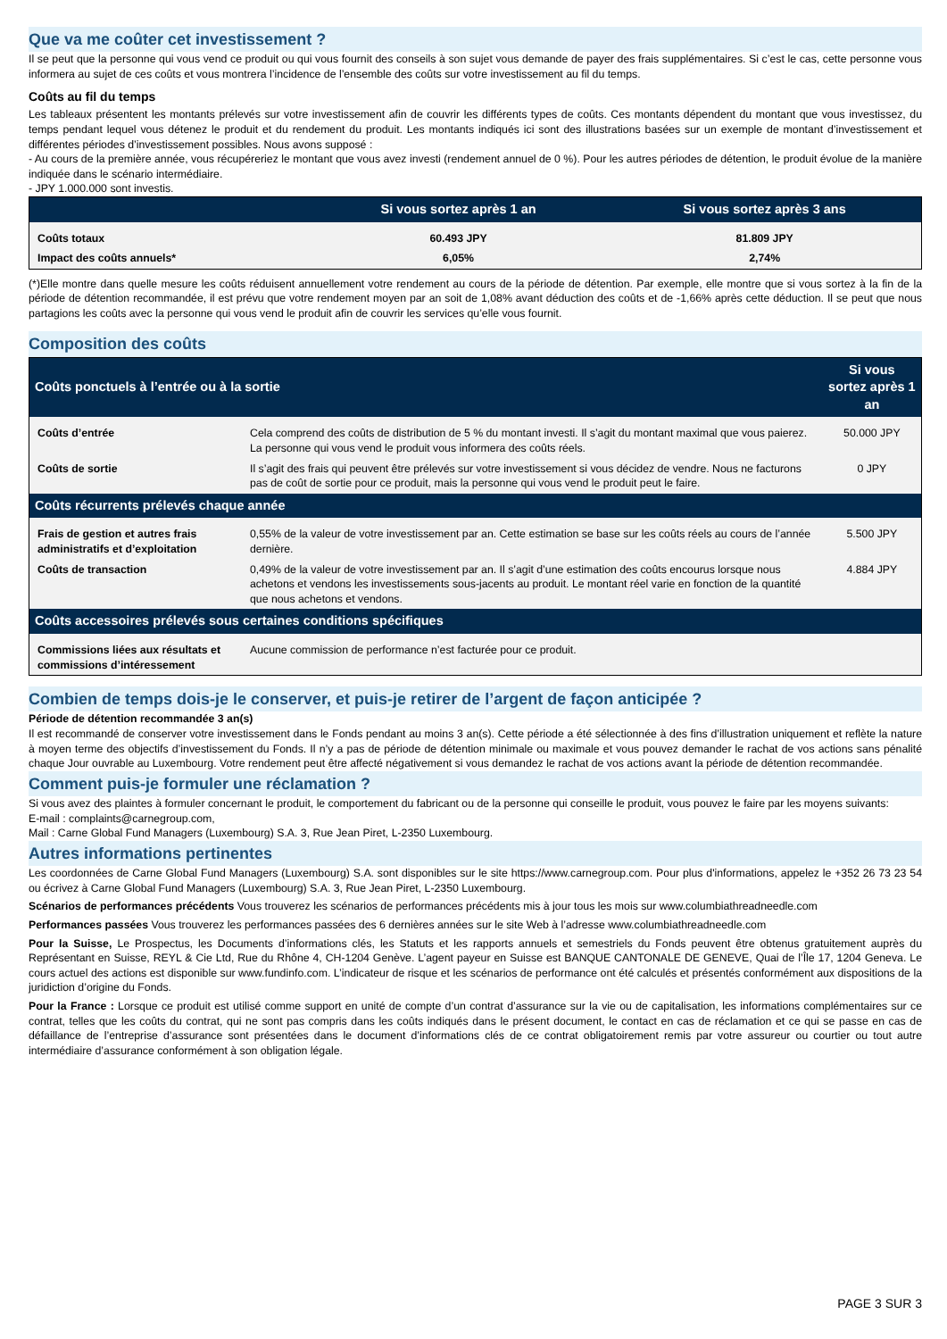Que va me coûter cet investissement ?
Il se peut que la personne qui vous vend ce produit ou qui vous fournit des conseils à son sujet vous demande de payer des frais supplémentaires. Si c’est le cas, cette personne vous informera au sujet de ces coûts et vous montrera l’incidence de l’ensemble des coûts sur votre investissement au fil du temps.
Coûts au fil du temps
Les tableaux présentent les montants prélevés sur votre investissement afin de couvrir les différents types de coûts. Ces montants dépendent du montant que vous investissez, du temps pendant lequel vous détenez le produit et du rendement du produit. Les montants indiqués ici sont des illustrations basées sur un exemple de montant d’investissement et différentes périodes d’investissement possibles. Nous avons supposé :
- Au cours de la première année, vous récupéreriez le montant que vous avez investi (rendement annuel de 0 %). Pour les autres périodes de détention, le produit évolue de la manière indiquée dans le scénario intermédiaire.
- JPY 1.000.000 sont investis.
| | Si vous sortez après 1 an | Si vous sortez après 3 ans |
| --- | --- | --- |
| Coûts totaux | 60.493 JPY | 81.809 JPY |
| Impact des coûts annuels* | 6,05% | 2,74% |
(*)Elle montre dans quelle mesure les coûts réduisent annuellement votre rendement au cours de la période de détention. Par exemple, elle montre que si vous sortez à la fin de la période de détention recommandée, il est prévu que votre rendement moyen par an soit de 1,08% avant déduction des coûts et de -1,66% après cette déduction. Il se peut que nous partagions les coûts avec la personne qui vous vend le produit afin de couvrir les services qu’elle vous fournit.
Composition des coûts
| Coûts ponctuels à l’entrée ou à la sortie | | Si vous sortez après 1 an |
| --- | --- | --- |
| Coûts d’entrée | Cela comprend des coûts de distribution de 5 % du montant investi. Il s’agit du montant maximal que vous paierez. La personne qui vous vend le produit vous informera des coûts réels. | 50.000 JPY |
| Coûts de sortie | Il s’agit des frais qui peuvent être prélevés sur votre investissement si vous décidez de vendre. Nous ne facturons pas de coût de sortie pour ce produit, mais la personne qui vous vend le produit peut le faire. | 0 JPY |
| Coûts récurrents prélevés chaque année | | |
| Frais de gestion et autres frais administratifs et d’exploitation | 0,55% de la valeur de votre investissement par an. Cette estimation se base sur les coûts réels au cours de l’année dernière. | 5.500 JPY |
| Coûts de transaction | 0,49% de la valeur de votre investissement par an. Il s’agit d’une estimation des coûts encourus lorsque nous achetons et vendons les investissements sous-jacents au produit. Le montant réel varie en fonction de la quantité que nous achetons et vendons. | 4.884 JPY |
| Coûts accessoires prélevés sous certaines conditions spécifiques | | |
| Commissions liées aux résultats et commissions d’intéressement | Aucune commission de performance n’est facturée pour ce produit. | |
Combien de temps dois-je le conserver, et puis-je retirer de l’argent de façon anticipée ?
Période de détention recommandée 3 an(s)
Il est recommandé de conserver votre investissement dans le Fonds pendant au moins 3 an(s). Cette période a été sélectionnée à des fins d’illustration uniquement et reflète la nature à moyen terme des objectifs d’investissement du Fonds. Il n’y a pas de période de détention minimale ou maximale et vous pouvez demander le rachat de vos actions sans pénalité chaque Jour ouvrable au Luxembourg. Votre rendement peut être affecté négativement si vous demandez le rachat de vos actions avant la période de détention recommandée.
Comment puis-je formuler une réclamation ?
Si vous avez des plaintes à formuler concernant le produit, le comportement du fabricant ou de la personne qui conseille le produit, vous pouvez le faire par les moyens suivants:
E-mail : complaints@carnegroup.com,
Mail : Carne Global Fund Managers (Luxembourg) S.A. 3, Rue Jean Piret, L-2350 Luxembourg.
Autres informations pertinentes
Les coordonnées de Carne Global Fund Managers (Luxembourg) S.A. sont disponibles sur le site https://www.carnegroup.com. Pour plus d'informations, appelez le +352 26 73 23 54 ou écrivez à Carne Global Fund Managers (Luxembourg) S.A. 3, Rue Jean Piret, L-2350 Luxembourg.
Scénarios de performances précédents Vous trouverez les scénarios de performances précédents mis à jour tous les mois sur www.columbiathreadneedle.com
Performances passées Vous trouverez les performances passées des 6 dernières années sur le site Web à l’adresse www.columbiathreadneedle.com
Pour la Suisse, Le Prospectus, les Documents d’informations clés, les Statuts et les rapports annuels et semestriels du Fonds peuvent être obtenus gratuitement auprès du Représentant en Suisse, REYL & Cie Ltd, Rue du Rhône 4, CH-1204 Genève. L’agent payeur en Suisse est BANQUE CANTONALE DE GENEVE, Quai de l’Île 17, 1204 Geneva. Le cours actuel des actions est disponible sur www.fundinfo.com. L’indicateur de risque et les scénarios de performance ont été calculés et présentés conformément aux dispositions de la juridiction d’origine du Fonds.
Pour la France : Lorsque ce produit est utilisé comme support en unité de compte d’un contrat d’assurance sur la vie ou de capitalisation, les informations complémentaires sur ce contrat, telles que les coûts du contrat, qui ne sont pas compris dans les coûts indiqués dans le présent document, le contact en cas de réclamation et ce qui se passe en cas de défaillance de l’entreprise d’assurance sont présentées dans le document d’informations clés de ce contrat obligatoirement remis par votre assureur ou courtier ou tout autre intermédiaire d’assurance conformément à son obligation légale.
PAGE 3 SUR 3